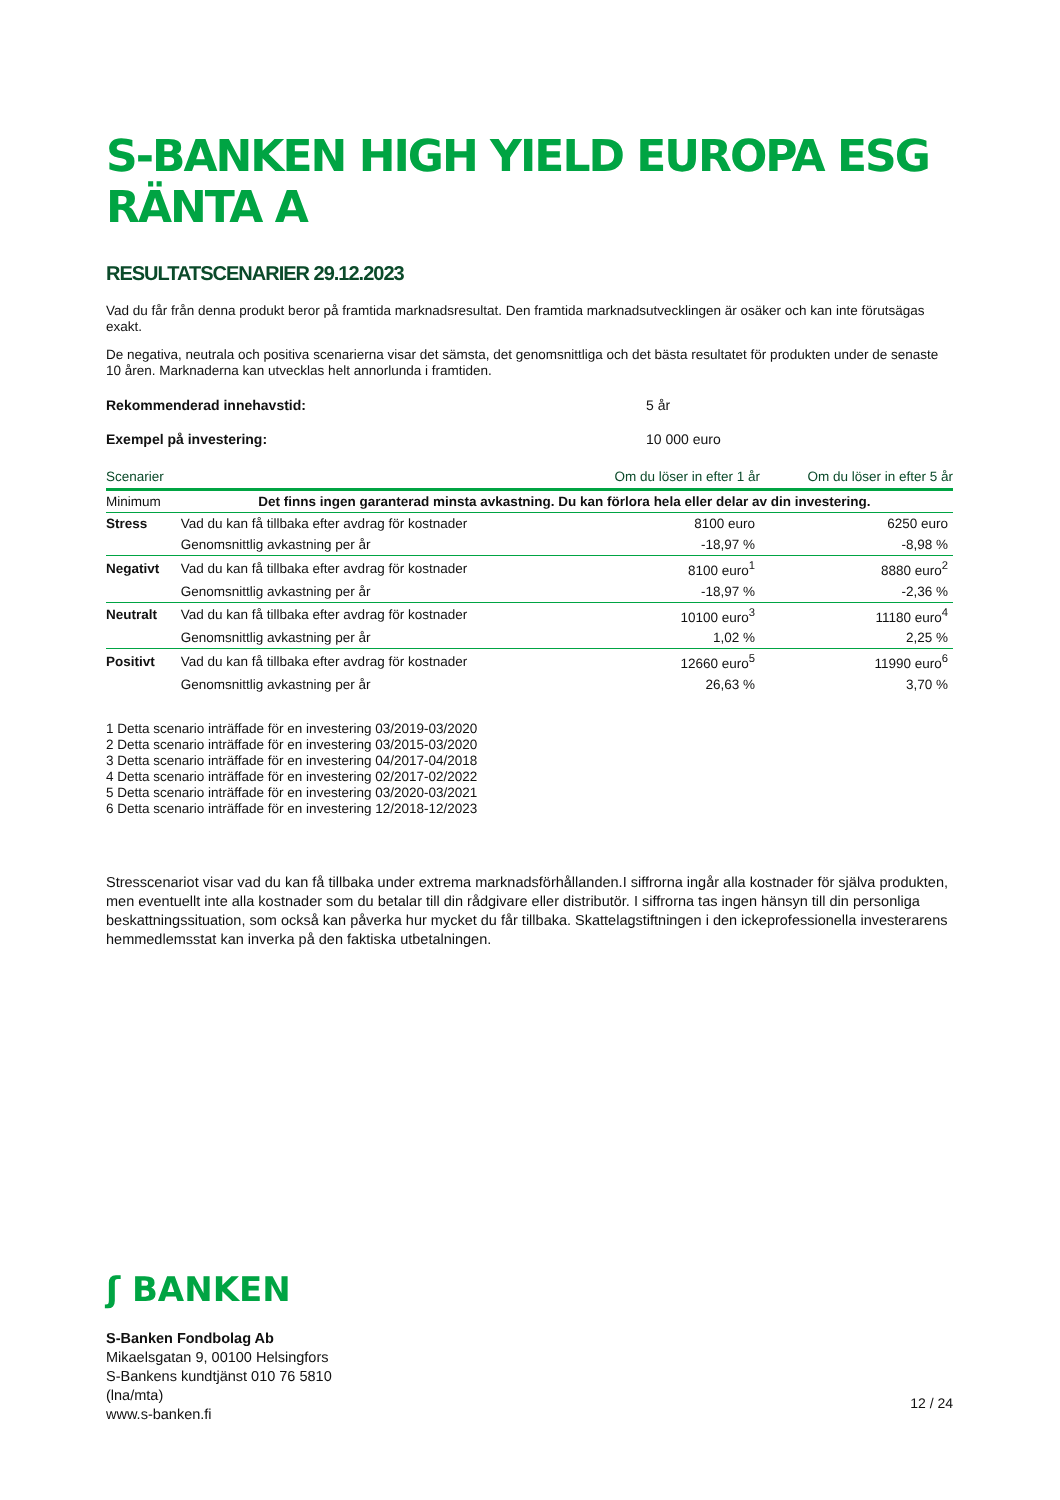S-BANKEN HIGH YIELD EUROPA ESG RÄNTA A
RESULTATSCENARIER 29.12.2023
Vad du får från denna produkt beror på framtida marknadsresultat. Den framtida marknadsutvecklingen är osäker och kan inte förutsägas exakt.
De negativa, neutrala och positiva scenarierna visar det sämsta, det genomsnittliga och det bästa resultatet för produkten under de senaste 10 åren. Marknaderna kan utvecklas helt annorlunda i framtiden.
Rekommenderad innehavstid: 5 år
Exempel på investering: 10 000 euro
| Scenarier | | Om du löser in efter 1 år | Om du löser in efter 5 år |
| --- | --- | --- | --- |
| Minimum | Det finns ingen garanterad minsta avkastning. Du kan förlora hela eller delar av din investering. | | |
| Stress | Vad du kan få tillbaka efter avdrag för kostnader | 8100 euro | 6250 euro |
| | Genomsnittlig avkastning per år | -18,97 % | -8,98 % |
| Negativt | Vad du kan få tillbaka efter avdrag för kostnader | 8100 euro<sup>1</sup> | 8880 euro<sup>2</sup> |
| | Genomsnittlig avkastning per år | -18,97 % | -2,36 % |
| Neutralt | Vad du kan få tillbaka efter avdrag för kostnader | 10100 euro<sup>3</sup> | 11180 euro<sup>4</sup> |
| | Genomsnittlig avkastning per år | 1,02 % | 2,25 % |
| Positivt | Vad du kan få tillbaka efter avdrag för kostnader | 12660 euro<sup>5</sup> | 11990 euro<sup>6</sup> |
| | Genomsnittlig avkastning per år | 26,63 % | 3,70 % |
1 Detta scenario inträffade för en investering 03/2019-03/2020
2 Detta scenario inträffade för en investering 03/2015-03/2020
3 Detta scenario inträffade för en investering 04/2017-04/2018
4 Detta scenario inträffade för en investering 02/2017-02/2022
5 Detta scenario inträffade för en investering 03/2020-03/2021
6 Detta scenario inträffade för en investering 12/2018-12/2023
Stresscenariot visar vad du kan få tillbaka under extrema marknadsförhållanden.I siffrorna ingår alla kostnader för själva produkten, men eventuellt inte alla kostnader som du betalar till din rådgivare eller distributör. I siffrorna tas ingen hänsyn till din personliga beskattningssituation, som också kan påverka hur mycket du får tillbaka. Skattelagstiftningen i den ickeprofessionella investerarens hemmedlemsstat kan inverka på den faktiska utbetalningen.
ʃ BANKEN
S-Banken Fondbolag Ab
Mikaelsgatan 9, 00100 Helsingfors
S-Bankens kundtjänst 010 76 5810
(lna/mta)
www.s-banken.fi
12 / 24